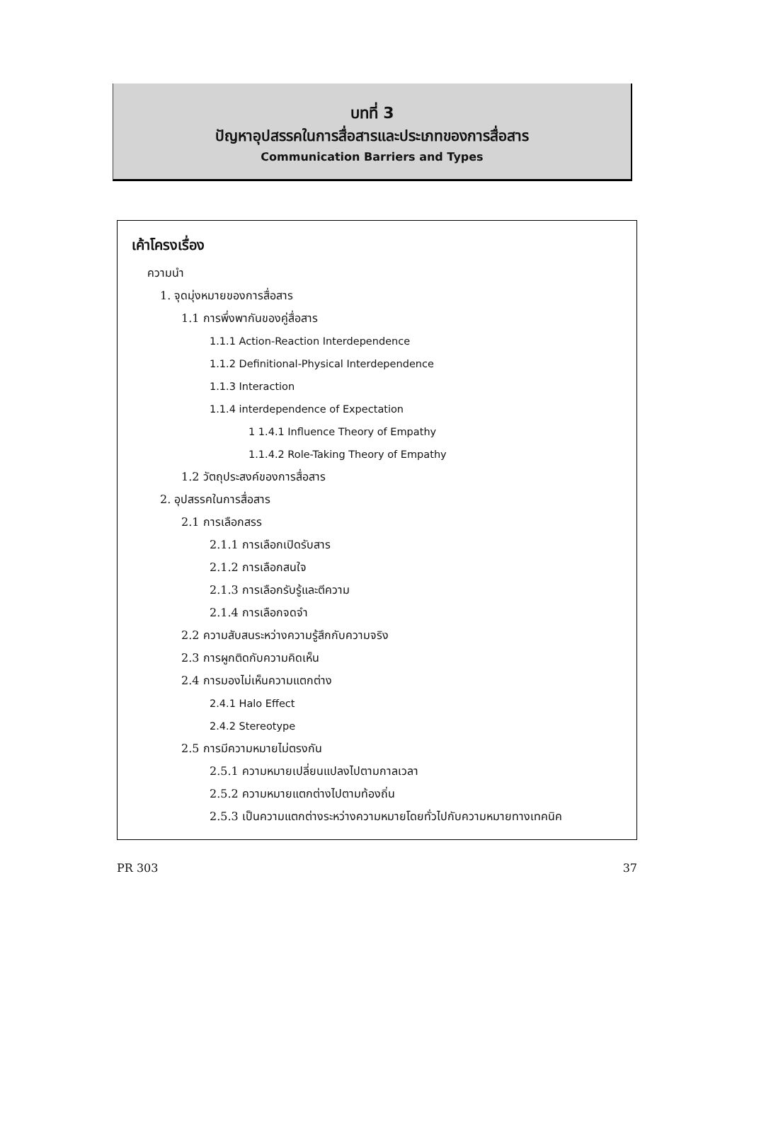บทที่ 3
ปัญหาอุปสรรคในการสื่อสารและประเภทของการสื่อสาร
Communication Barriers and Types
เค้าโครงเรื่อง
ความนำ
1. จุดมุ่งหมายของการสื่อสาร
1.1 การพึ่งพากันของคู่สื่อสาร
1.1.1 Action-Reaction Interdependence
1.1.2 Definitional-Physical Interdependence
1.1.3 Interaction
1.1.4 interdependence of Expectation
1 1.4.1 Influence Theory of Empathy
1.1.4.2 Role-Taking Theory of Empathy
1.2 วัตถุประสงค์ของการสื่อสาร
2. อุปสรรคในการสื่อสาร
2.1 การเลือกสรร
2.1.1 การเลือกเปิดรับสาร
2.1.2 การเลือกสนใจ
2.1.3 การเลือกรับรู้และตีความ
2.1.4 การเลือกจดจำ
2.2 ความสับสนระหว่างความรู้สึกกับความจริง
2.3 การผูกติดกับความคิดเห็น
2.4 การมองไม่เห็นความแตกต่าง
2.4.1 Halo Effect
2.4.2 Stereotype
2.5 การมีความหมายไม่ตรงกัน
2.5.1 ความหมายเปลี่ยนแปลงไปตามกาลเวลา
2.5.2 ความหมายแตกต่างไปตามท้องถิ่น
2.5.3 เป็นความแตกต่างระหว่างความหมายโดยทั่วไปกับความหมายทางเทคนิค
PR 303 37